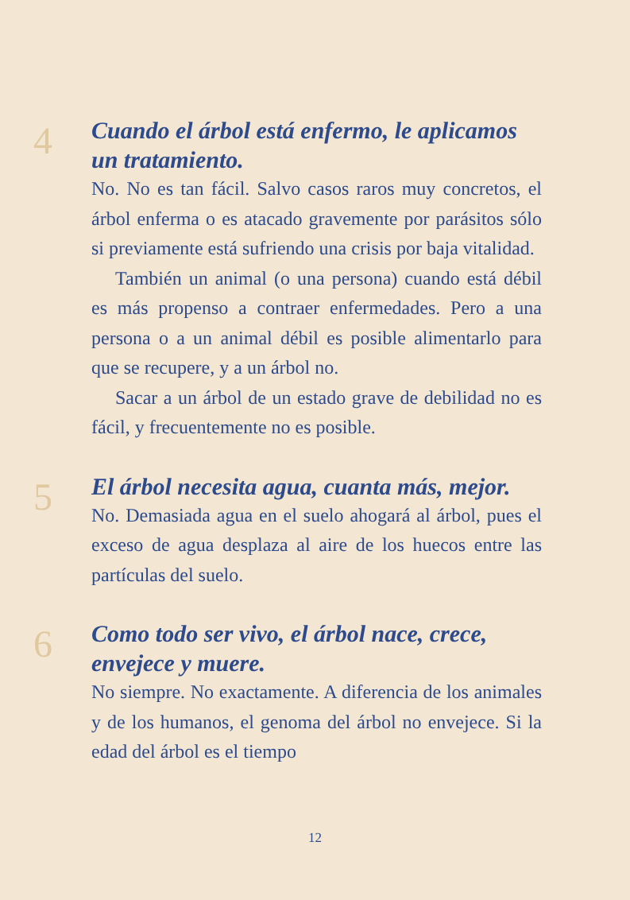4
Cuando el árbol está enfermo, le aplicamos un tratamiento.
No. No es tan fácil. Salvo casos raros muy concretos, el árbol enferma o es atacado gravemente por parásitos sólo si previamente está sufriendo una crisis por baja vitalidad.
También un animal (o una persona) cuando está débil es más propenso a contraer enfermedades. Pero a una persona o a un animal débil es posible alimentarlo para que se recupere, y a un árbol no.
Sacar a un árbol de un estado grave de debilidad no es fácil, y frecuentemente no es posible.
5
El árbol necesita agua, cuanta más, mejor.
No. Demasiada agua en el suelo ahogará al árbol, pues el exceso de agua desplaza al aire de los huecos entre las partículas del suelo.
6
Como todo ser vivo, el árbol nace, crece, envejece y muere.
No siempre. No exactamente. A diferencia de los animales y de los humanos, el genoma del árbol no envejece. Si la edad del árbol es el tiempo
12